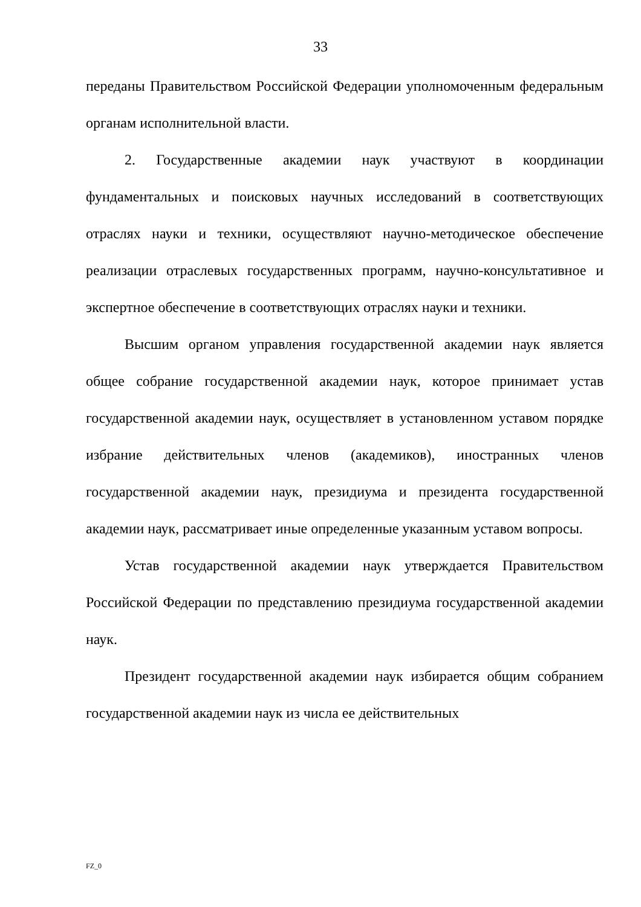33
переданы Правительством Российской Федерации уполномоченным федеральным органам исполнительной власти.
2. Государственные академии наук участвуют в координации фундаментальных и поисковых научных исследований в соответствующих отраслях науки и техники, осуществляют научно-методическое обеспечение реализации отраслевых государственных программ, научно-консультативное и экспертное обеспечение в соответствующих отраслях науки и техники.
Высшим органом управления государственной академии наук является общее собрание государственной академии наук, которое принимает устав государственной академии наук, осуществляет в установленном уставом порядке избрание действительных членов (академиков), иностранных членов государственной академии наук, президиума и президента государственной академии наук, рассматривает иные определенные указанным уставом вопросы.
Устав государственной академии наук утверждается Правительством Российской Федерации по представлению президиума государственной академии наук.
Президент государственной академии наук избирается общим собранием государственной академии наук из числа ее действительных
FZ_0